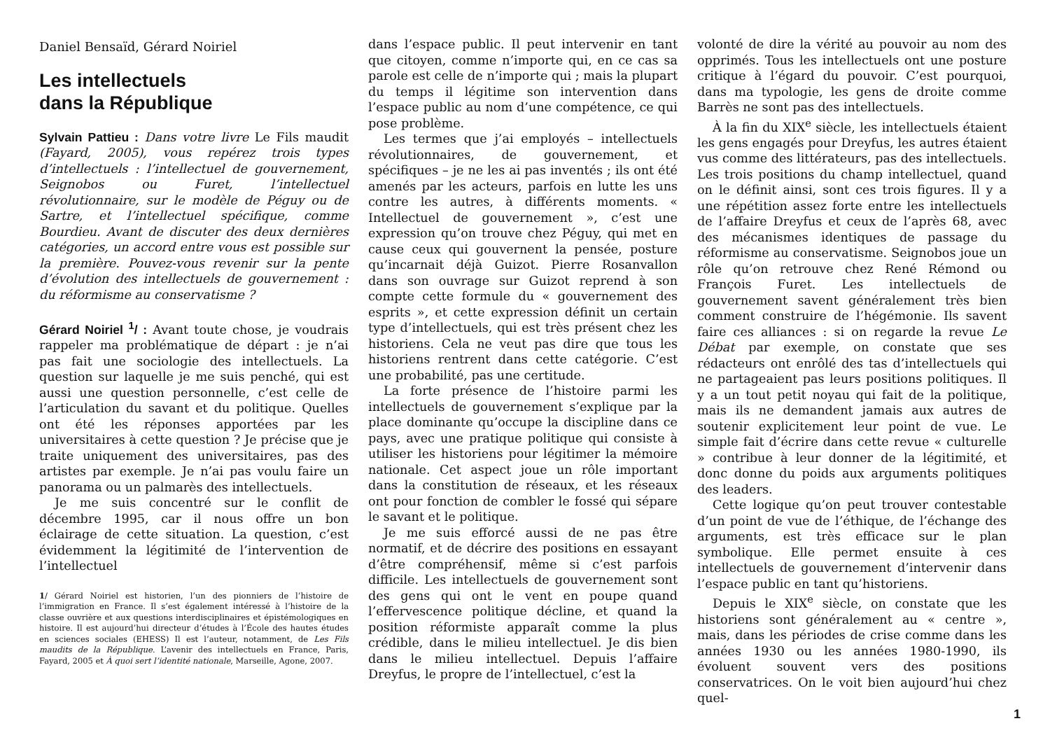Daniel Bensaïd, Gérard Noiriel
Les intellectuels
dans la République
Sylvain Pattieu : Dans votre livre Le Fils maudit (Fayard, 2005), vous repérez trois types d’intellectuels : l’intellectuel de gouvernement, Seignobos ou Furet, l’intellectuel révolutionnaire, sur le modèle de Péguy ou de Sartre, et l’intellectuel spécifique, comme Bourdieu. Avant de discuter des deux dernières catégories, un accord entre vous est possible sur la première. Pouvez-vous revenir sur la pente d’évolution des intellectuels de gouvernement : du réformisme au conservatisme ?
Gérard Noiriel <sup>1</sup>/ : Avant toute chose, je voudrais rappeler ma problématique de départ : je n’ai pas fait une sociologie des intellectuels. La question sur laquelle je me suis penché, qui est aussi une question personnelle, c’est celle de l’articulation du savant et du politique. Quelles ont été les réponses apportées par les universitaires à cette question ? Je précise que je traite uniquement des universitaires, pas des artistes par exemple. Je n’ai pas voulu faire un panorama ou un palmarès des intellectuels.
Je me suis concentré sur le conflit de décembre 1995, car il nous offre un bon éclairage de cette situation. La question, c’est évidemment la légitimité de l’intervention de l’intellectuel
1/ Gérard Noiriel est historien, l’un des pionniers de l’histoire de l’immigration en France. Il s’est également intéressé à l’histoire de la classe ouvrière et aux questions interdisciplinaires et épistémologiques en histoire. Il est aujourd’hui directeur d’études à l’École des hautes études en sciences sociales (EHESS) Il est l’auteur, notamment, de Les Fils maudits de la République. L’avenir des intellectuels en France, Paris, Fayard, 2005 et À quoi sert l’identité nationale, Marseille, Agone, 2007.
dans l’espace public. Il peut intervenir en tant que citoyen, comme n’importe qui, en ce cas sa parole est celle de n’importe qui ; mais la plupart du temps il légitime son intervention dans l’espace public au nom d’une compétence, ce qui pose problème.
Les termes que j’ai employés – intellectuels révolutionnaires, de gouvernement, et spécifiques – je ne les ai pas inventés ; ils ont été amenés par les acteurs, parfois en lutte les uns contre les autres, à différents moments. « Intellectuel de gouvernement », c’est une expression qu’on trouve chez Péguy, qui met en cause ceux qui gouvernent la pensée, posture qu’incarnait déjà Guizot. Pierre Rosanvallon dans son ouvrage sur Guizot reprend à son compte cette formule du « gouvernement des esprits », et cette expression définit un certain type d’intellectuels, qui est très présent chez les historiens. Cela ne veut pas dire que tous les historiens rentrent dans cette catégorie. C’est une probabilité, pas une certitude.
La forte présence de l’histoire parmi les intellectuels de gouvernement s’explique par la place dominante qu’occupe la discipline dans ce pays, avec une pratique politique qui consiste à utiliser les historiens pour légitimer la mémoire nationale. Cet aspect joue un rôle important dans la constitution de réseaux, et les réseaux ont pour fonction de combler le fossé qui sépare le savant et le politique.
Je me suis efforcé aussi de ne pas être normatif, et de décrire des positions en essayant d’être compréhensif, même si c’est parfois difficile. Les intellectuels de gouvernement sont des gens qui ont le vent en poupe quand l’effervescence politique décline, et quand la position réformiste apparaît comme la plus crédible, dans le milieu intellectuel. Je dis bien dans le milieu intellectuel. Depuis l’affaire Dreyfus, le propre de l’intellectuel, c’est la
volonté de dire la vérité au pouvoir au nom des opprimés. Tous les intellectuels ont une posture critique à l’égard du pouvoir. C’est pourquoi, dans ma typologie, les gens de droite comme Barrès ne sont pas des intellectuels.
À la fin du XIX<sup>e</sup> siècle, les intellectuels étaient les gens engagés pour Dreyfus, les autres étaient vus comme des littérateurs, pas des intellectuels. Les trois positions du champ intellectuel, quand on le définit ainsi, sont ces trois figures. Il y a une répétition assez forte entre les intellectuels de l’affaire Dreyfus et ceux de l’après 68, avec des mécanismes identiques de passage du réformisme au conservatisme. Seignobos joue un rôle qu’on retrouve chez René Rémond ou François Furet. Les intellectuels de gouvernement savent généralement très bien comment construire de l’hégémonie. Ils savent faire ces alliances : si on regarde la revue Le Débat par exemple, on constate que ses rédacteurs ont enrôlé des tas d’intellectuels qui ne partageaient pas leurs positions politiques. Il y a un tout petit noyau qui fait de la politique, mais ils ne demandent jamais aux autres de soutenir explicitement leur point de vue. Le simple fait d’écrire dans cette revue « culturelle » contribue à leur donner de la légitimité, et donc donne du poids aux arguments politiques des leaders.
Cette logique qu’on peut trouver contestable d’un point de vue de l’éthique, de l’échange des arguments, est très efficace sur le plan symbolique. Elle permet ensuite à ces intellectuels de gouvernement d’intervenir dans l’espace public en tant qu’historiens.
Depuis le XIX<sup>e</sup> siècle, on constate que les historiens sont généralement au « centre », mais, dans les périodes de crise comme dans les années 1930 ou les années 1980-1990, ils évoluent souvent vers des positions conservatrices. On le voit bien aujourd’hui chez quel-
1